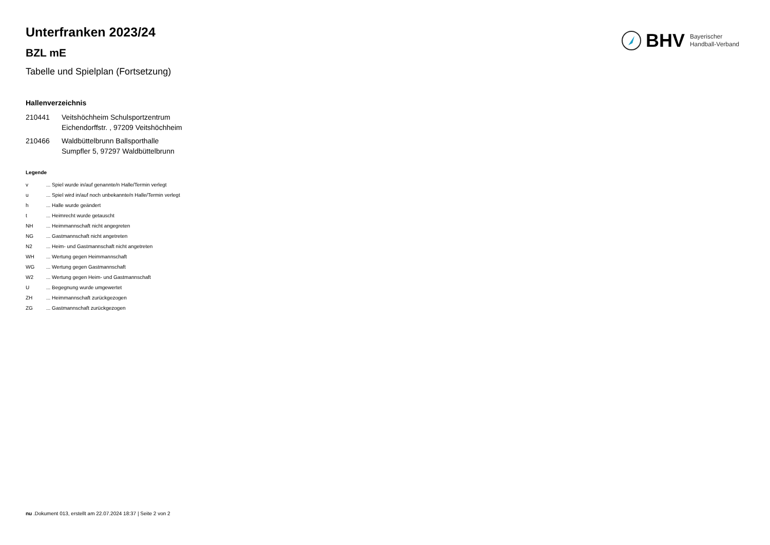BHV Bayerischer
Handball-Verband
Unterfranken 2023/24
BZL mE
Tabelle und Spielplan (Fortsetzung)
Hallenverzeichnis
| 210441 | Veitshöchheim Schulsportzentrum Eichendorffstr. , 97209 Veitshöchheim |
| 210466 | Waldbüttelbrunn Ballsporthalle Sumpfler 5, 97297 Waldbüttelbrunn |
Legende
| v | ... Spiel wurde in/auf genannte/n Halle/Termin verlegt |
| u | ... Spiel wird in/auf noch unbekannte/n Halle/Termin verlegt |
| h | ... Halle wurde geändert |
| t | ... Heimrecht wurde getauscht |
| NH | ... Heimmannschaft nicht angegreten |
| NG | ... Gastmannschaft nicht angetreten |
| N2 | ... Heim- und Gastmannschaft nicht angetreten |
| WH | ... Wertung gegen Heimmannschaft |
| WG | ... Wertung gegen Gastmannschaft |
| W2 | ... Wertung gegen Heim- und Gastmannschaft |
| U | ... Begegnung wurde umgewertet |
| ZH | ... Heimmannschaft zurückgezogen |
| ZG | ... Gastmannschaft zurückgezogen |
nu .Dokument 013, erstellt am 22.07.2024 18:37 | Seite 2 von 2